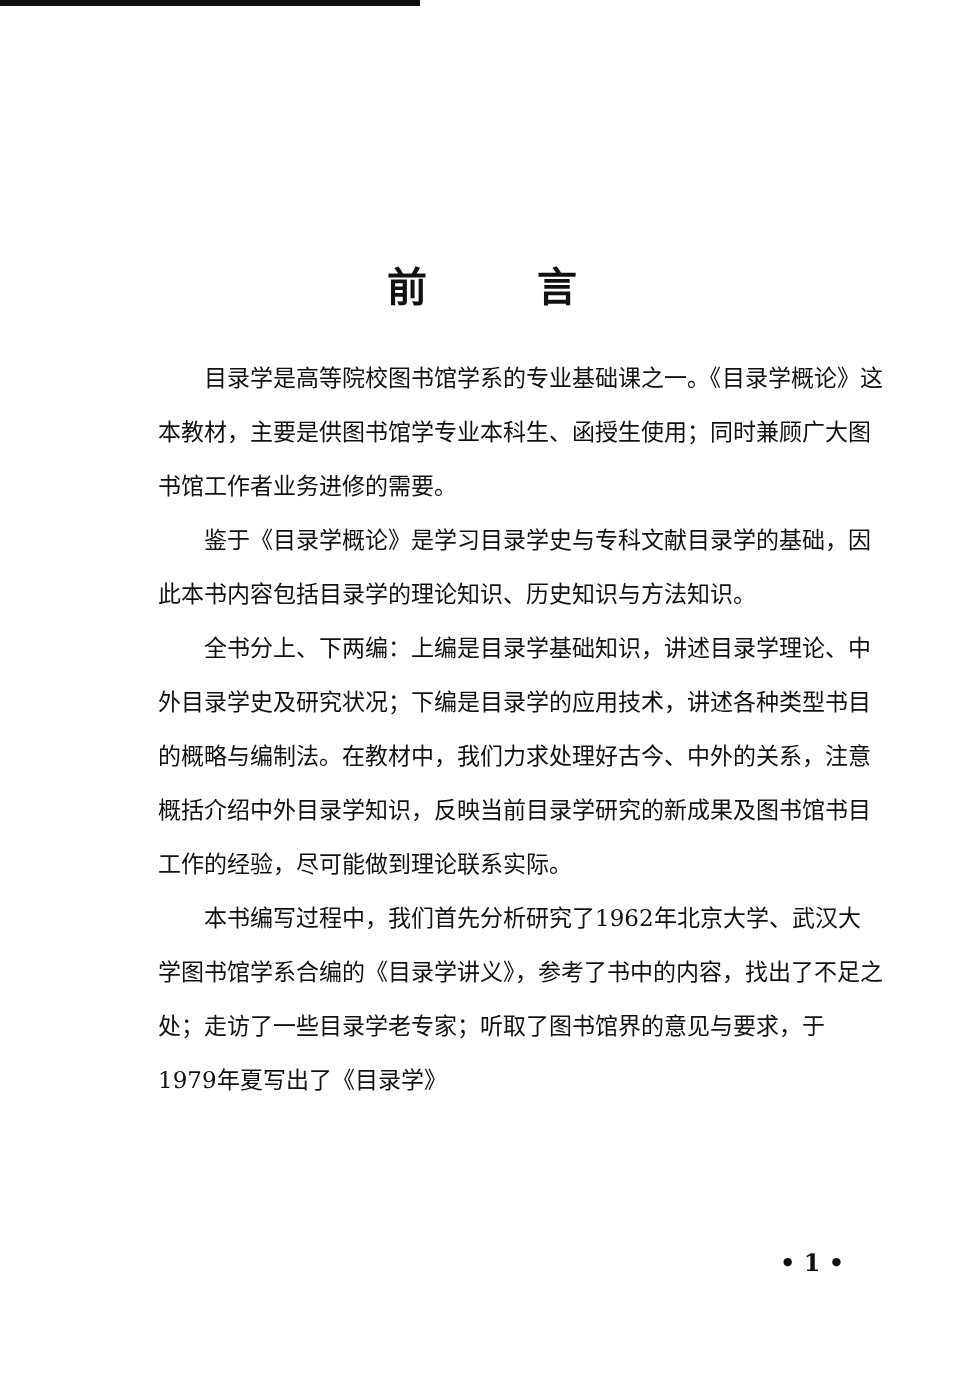前言
目录学是高等院校图书馆学系的专业基础课之一。《目录学概论》这本教材，主要是供图书馆学专业本科生、函授生使用；同时兼顾广大图书馆工作者业务进修的需要。
鉴于《目录学概论》是学习目录学史与专科文献目录学的基础，因此本书内容包括目录学的理论知识、历史知识与方法知识。
全书分上、下两编：上编是目录学基础知识，讲述目录学理论、中外目录学史及研究状况；下编是目录学的应用技术，讲述各种类型书目的概略与编制法。在教材中，我们力求处理好古今、中外的关系，注意概括介绍中外目录学知识，反映当前目录学研究的新成果及图书馆书目工作的经验，尽可能做到理论联系实际。
本书编写过程中，我们首先分析研究了1962年北京大学、武汉大学图书馆学系合编的《目录学讲义》，参考了书中的内容，找出了不足之处；走访了一些目录学老专家；听取了图书馆界的意见与要求，于1979年夏写出了《目录学》
• 1 •